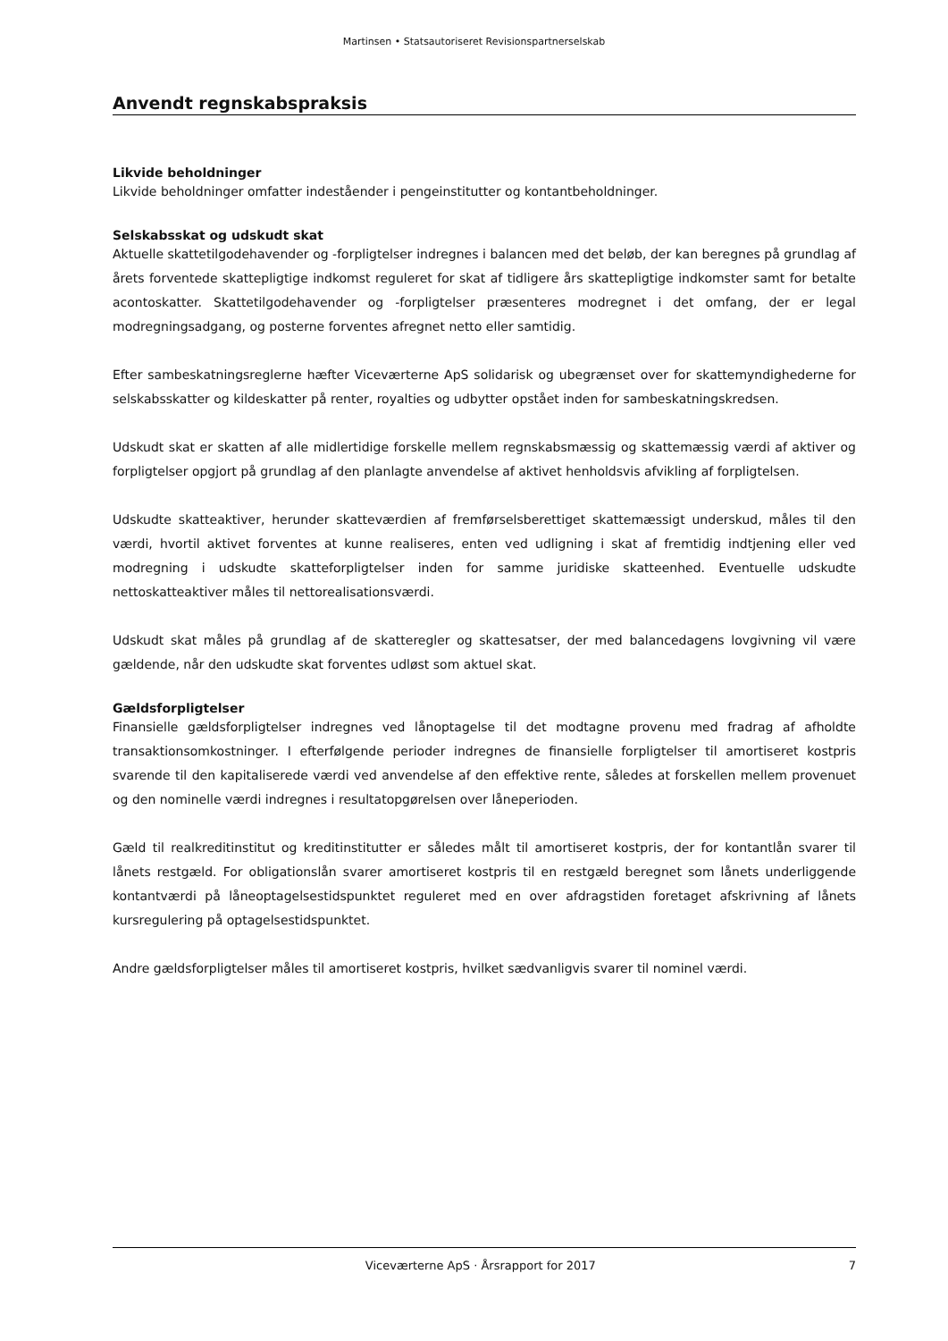Martinsen • Statsautoriseret Revisionspartnerselskab
Anvendt regnskabspraksis
Likvide beholdninger
Likvide beholdninger omfatter indeståender i pengeinstitutter og kontantbeholdninger.
Selskabsskat og udskudt skat
Aktuelle skattetilgodehavender og -forpligtelser indregnes i balancen med det beløb, der kan beregnes på grundlag af årets forventede skattepligtige indkomst reguleret for skat af tidligere års skattepligtige indkomster samt for betalte acontoskatter. Skattetilgodehavender og -forpligtelser præsenteres modregnet i det omfang, der er legal modregningsadgang, og posterne forventes afregnet netto eller samtidig.
Efter sambeskatningsreglerne hæfter Viceværterne ApS solidarisk og ubegrænset over for skattemyndighederne for selskabsskatter og kildeskatter på renter, royalties og udbytter opstået inden for sambeskatningskredsen.
Udskudt skat er skatten af alle midlertidige forskelle mellem regnskabsmæssig og skattemæssig værdi af aktiver og forpligtelser opgjort på grundlag af den planlagte anvendelse af aktivet henholdsvis afvikling af forpligtelsen.
Udskudte skatteaktiver, herunder skatteværdien af fremførselsberettiget skattemæssigt underskud, måles til den værdi, hvortil aktivet forventes at kunne realiseres, enten ved udligning i skat af fremtidig indtjening eller ved modregning i udskudte skatteforpligtelser inden for samme juridiske skatteenhed. Eventuelle udskudte nettoskatteaktiver måles til nettorealisationsværdi.
Udskudt skat måles på grundlag af de skatteregler og skattesatser, der med balancedagens lovgivning vil være gældende, når den udskudte skat forventes udløst som aktuel skat.
Gældsforpligtelser
Finansielle gældsforpligtelser indregnes ved lånoptagelse til det modtagne provenu med fradrag af afholdte transaktionsomkostninger. I efterfølgende perioder indregnes de finansielle forpligtelser til amortiseret kostpris svarende til den kapitaliserede værdi ved anvendelse af den effektive rente, således at forskellen mellem provenuet og den nominelle værdi indregnes i resultatopgørelsen over låneperioden.
Gæld til realkreditinstitut og kreditinstitutter er således målt til amortiseret kostpris, der for kontantlån svarer til lånets restgæld. For obligationslån svarer amortiseret kostpris til en restgæld beregnet som lånets underliggende kontantværdi på låneoptagelsestidspunktet reguleret med en over afdragstiden foretaget afskrivning af lånets kursregulering på optagelsestidspunktet.
Andre gældsforpligtelser måles til amortiseret kostpris, hvilket sædvanligvis svarer til nominel værdi.
Viceværterne ApS · Årsrapport for 2017 7